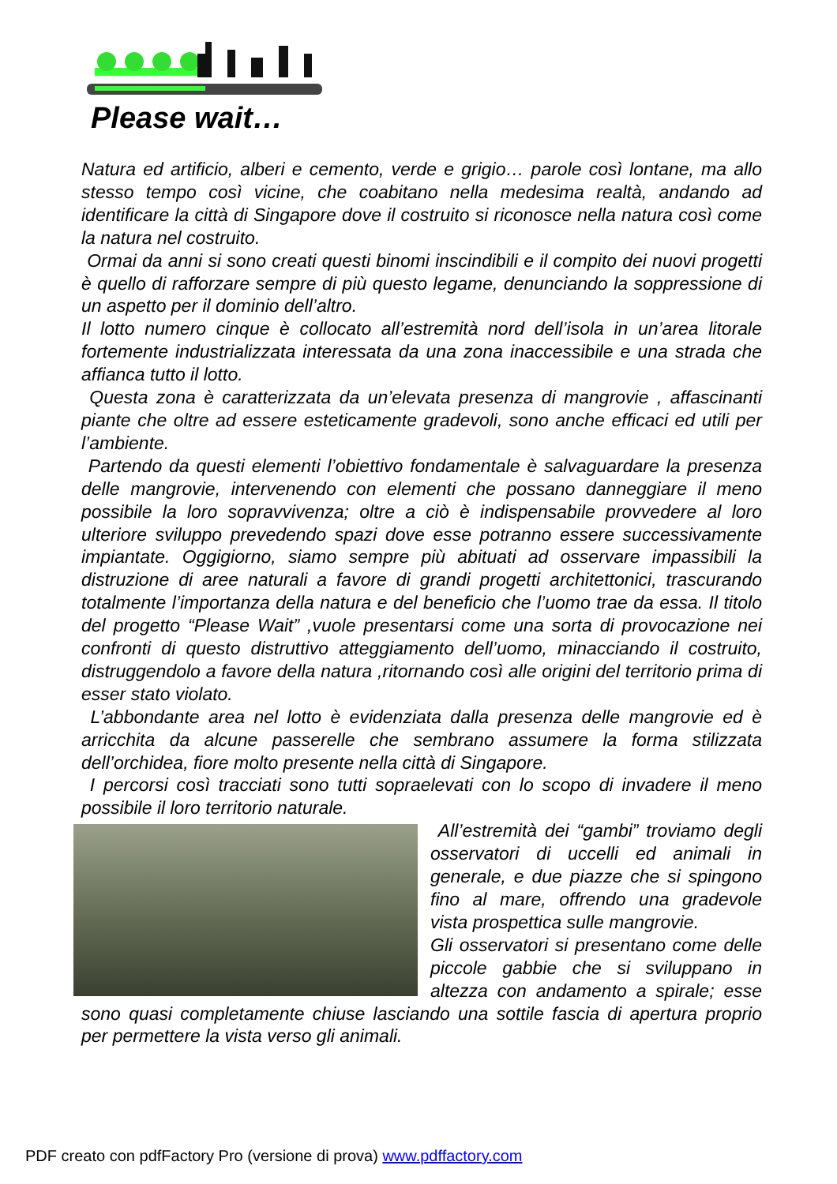Please wait…
Natura ed artificio, alberi e cemento, verde e grigio… parole così lontane, ma allo stesso tempo così vicine, che coabitano nella medesima realtà, andando ad identificare la città di Singapore dove il costruito si riconosce nella natura così come la natura nel costruito.
Ormai da anni si sono creati questi binomi inscindibili e il compito dei nuovi progetti è quello di rafforzare sempre di più questo legame, denunciando la soppressione di un aspetto per il dominio dell’altro.
Il lotto numero cinque è collocato all’estremità nord dell’isola in un’area litorale fortemente industrializzata interessata da una zona inaccessibile e una strada che affianca tutto il lotto.
Questa zona è caratterizzata da un’elevata presenza di mangrovie , affascinanti piante che oltre ad essere esteticamente gradevoli, sono anche efficaci ed utili per l’ambiente.
Partendo da questi elementi l’obiettivo fondamentale è salvaguardare la presenza delle mangrovie, intervenendo con elementi che possano danneggiare il meno possibile la loro sopravvivenza; oltre a ciò è indispensabile provvedere al loro ulteriore sviluppo prevedendo spazi dove esse potranno essere successivamente impiantate. Oggigiorno, siamo sempre più abituati ad osservare impassibili la distruzione di aree naturali a favore di grandi progetti architettonici, trascurando totalmente l’importanza della natura e del beneficio che l’uomo trae da essa. Il titolo del progetto “Please Wait” ,vuole presentarsi come una sorta di provocazione nei confronti di questo distruttivo atteggiamento dell’uomo, minacciando il costruito, distruggendolo a favore della natura ,ritornando così alle origini del territorio prima di esser stato violato.
L’abbondante area nel lotto è evidenziata dalla presenza delle mangrovie ed è arricchita da alcune passerelle che sembrano assumere la forma stilizzata dell’orchidea, fiore molto presente nella città di Singapore.
I percorsi così tracciati sono tutti sopraelevati con lo scopo di invadere il meno possibile il loro territorio naturale.
All’estremità dei “gambi” troviamo degli osservatori di uccelli ed animali in generale, e due piazze che si spingono fino al mare, offrendo una gradevole vista prospettica sulle mangrovie.
Gli osservatori si presentano come delle piccole gabbie che si sviluppano in altezza con andamento a spirale; esse sono quasi completamente chiuse lasciando una sottile fascia di apertura proprio per permettere la vista verso gli animali.
PDF creato con pdfFactory Pro (versione di prova) www.pdffactory.com